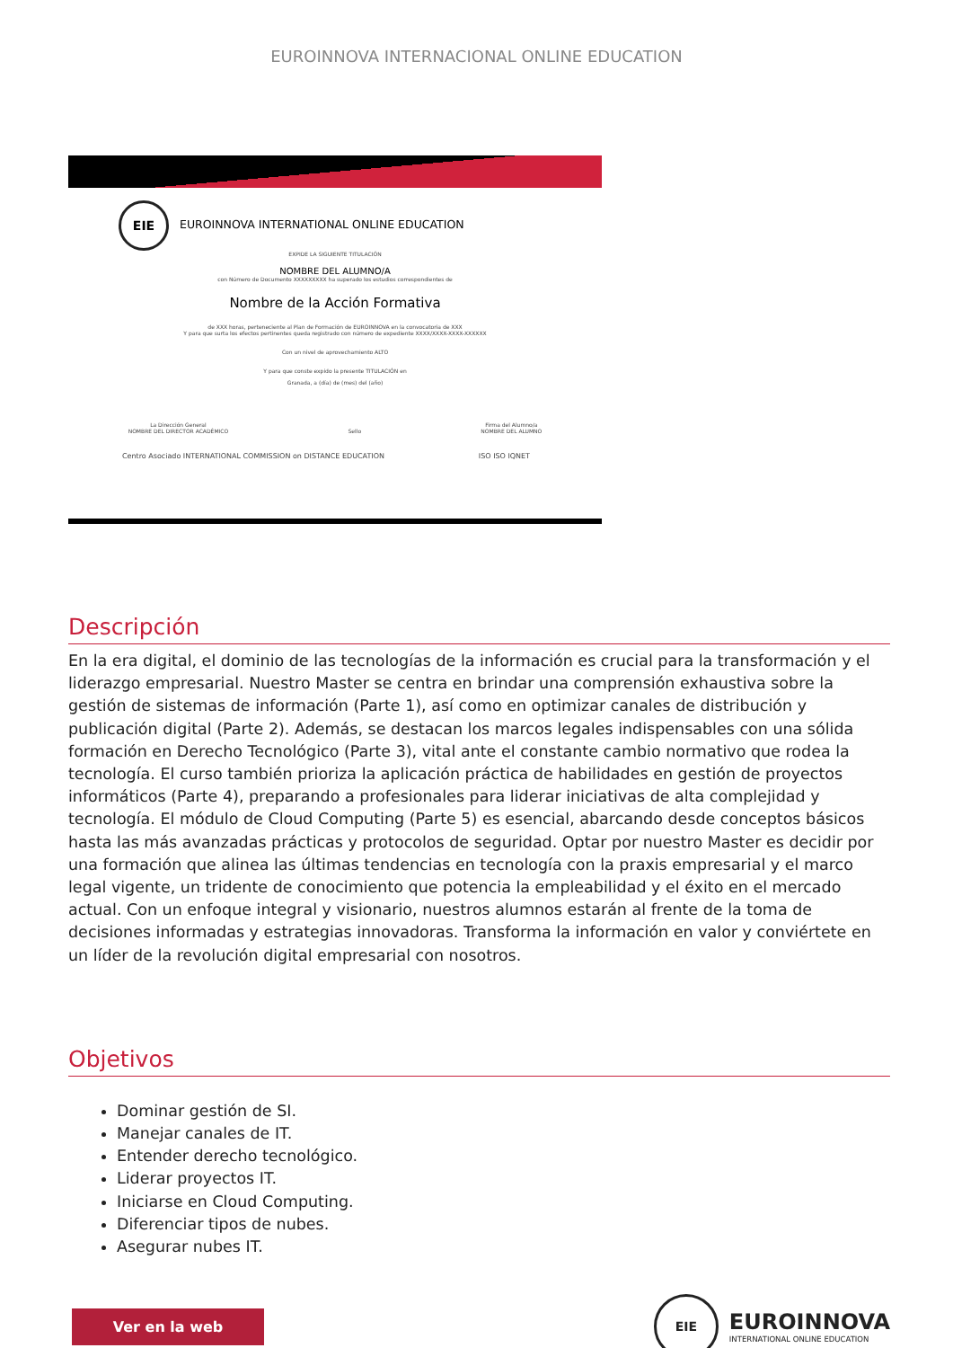EUROINNOVA INTERNACIONAL ONLINE EDUCATION
EIE EUROINNOVA INTERNATIONAL ONLINE EDUCATION
EXPIDE LA SIGUIENTE TITULACIÓN
NOMBRE DEL ALUMNO/A
con Número de Documento XXXXXXXXX ha superado los estudios correspondientes de
Nombre de la Acción Formativa
de XXX horas, perteneciente al Plan de Formación de EUROINNOVA en la convocatoria de XXX
Y para que surta los efectos pertinentes queda registrado con número de expediente XXXX/XXXX-XXXX-XXXXXX
Con un nivel de aprovechamiento ALTO
Y para que conste expido la presente TITULACIÓN en
Granada, a (día) de (mes) del (año)
La Dirección General
NOMBRE DEL DIRECTOR ACADÉMICO
Sello Firma del Alumno/a
NOMBRE DEL ALUMNO
Centro Asociado INTERNATIONAL COMMISSION on DISTANCE EDUCATION ISO ISO IQNET
Descripción
En la era digital, el dominio de las tecnologías de la información es crucial para la transformación y el liderazgo empresarial. Nuestro Master se centra en brindar una comprensión exhaustiva sobre la gestión de sistemas de información (Parte 1), así como en optimizar canales de distribución y publicación digital (Parte 2). Además, se destacan los marcos legales indispensables con una sólida formación en Derecho Tecnológico (Parte 3), vital ante el constante cambio normativo que rodea la tecnología. El curso también prioriza la aplicación práctica de habilidades en gestión de proyectos informáticos (Parte 4), preparando a profesionales para liderar iniciativas de alta complejidad y tecnología. El módulo de Cloud Computing (Parte 5) es esencial, abarcando desde conceptos básicos hasta las más avanzadas prácticas y protocolos de seguridad. Optar por nuestro Master es decidir por una formación que alinea las últimas tendencias en tecnología con la praxis empresarial y el marco legal vigente, un tridente de conocimiento que potencia la empleabilidad y el éxito en el mercado actual. Con un enfoque integral y visionario, nuestros alumnos estarán al frente de la toma de decisiones informadas y estrategias innovadoras. Transforma la información en valor y conviértete en un líder de la revolución digital empresarial con nosotros.
Objetivos
Dominar gestión de SI.
Manejar canales de IT.
Entender derecho tecnológico.
Liderar proyectos IT.
Iniciarse en Cloud Computing.
Diferenciar tipos de nubes.
Asegurar nubes IT.
Ver en la web
EIE
EUROINNOVA
INTERNATIONAL ONLINE EDUCATION